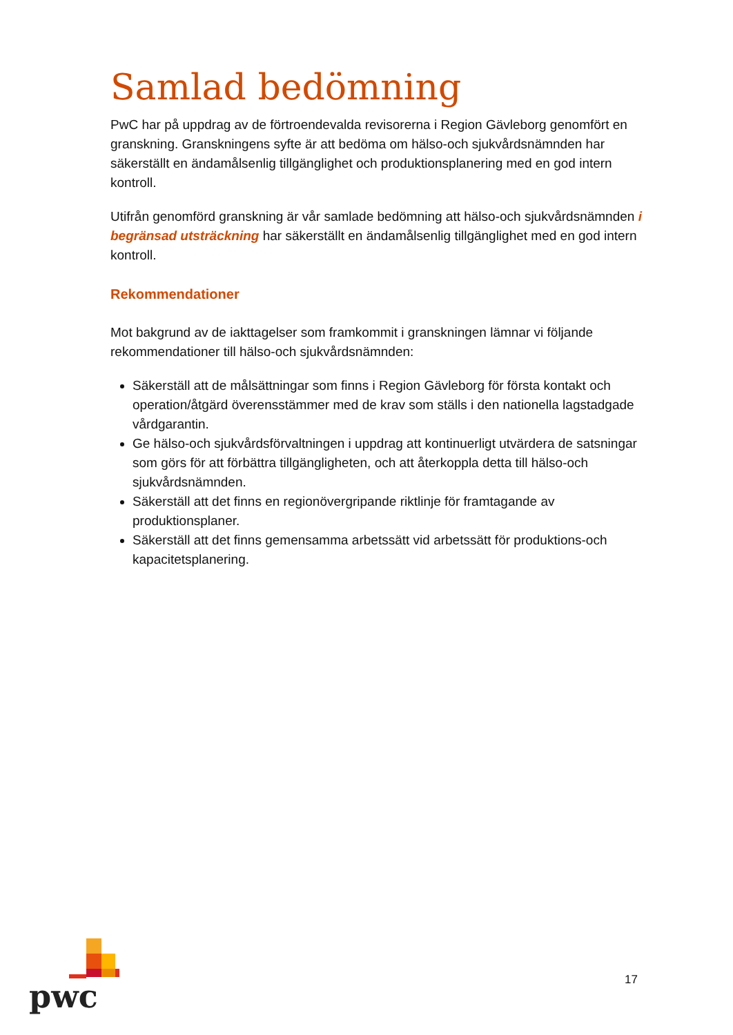Samlad bedömning
PwC har på uppdrag av de förtroendevalda revisorerna i Region Gävleborg genomfört en granskning. Granskningens syfte är att bedöma om hälso-och sjukvårdsnämnden har säkerställt en ändamålsenlig tillgänglighet och produktionsplanering med en god intern kontroll.
Utifrån genomförd granskning är vår samlade bedömning att hälso-och sjukvårdsnämnden i begränsad utsträckning har säkerställt en ändamålsenlig tillgänglighet med en god intern kontroll.
Rekommendationer
Mot bakgrund av de iakttagelser som framkommit i granskningen lämnar vi följande rekommendationer till hälso-och sjukvårdsnämnden:
Säkerställ att de målsättningar som finns i Region Gävleborg för första kontakt och operation/åtgärd överensstämmer med de krav som ställs i den nationella lagstadgade vårdgarantin.
Ge hälso-och sjukvårdsförvaltningen i uppdrag att kontinuerligt utvärdera de satsningar som görs för att förbättra tillgängligheten, och att återkoppla detta till hälso-och sjukvårdsnämnden.
Säkerställ att det finns en regionövergripande riktlinje för framtagande av produktionsplaner.
Säkerställ att det finns gemensamma arbetssätt vid arbetssätt för produktions-och kapacitetsplanering.
pwc
17